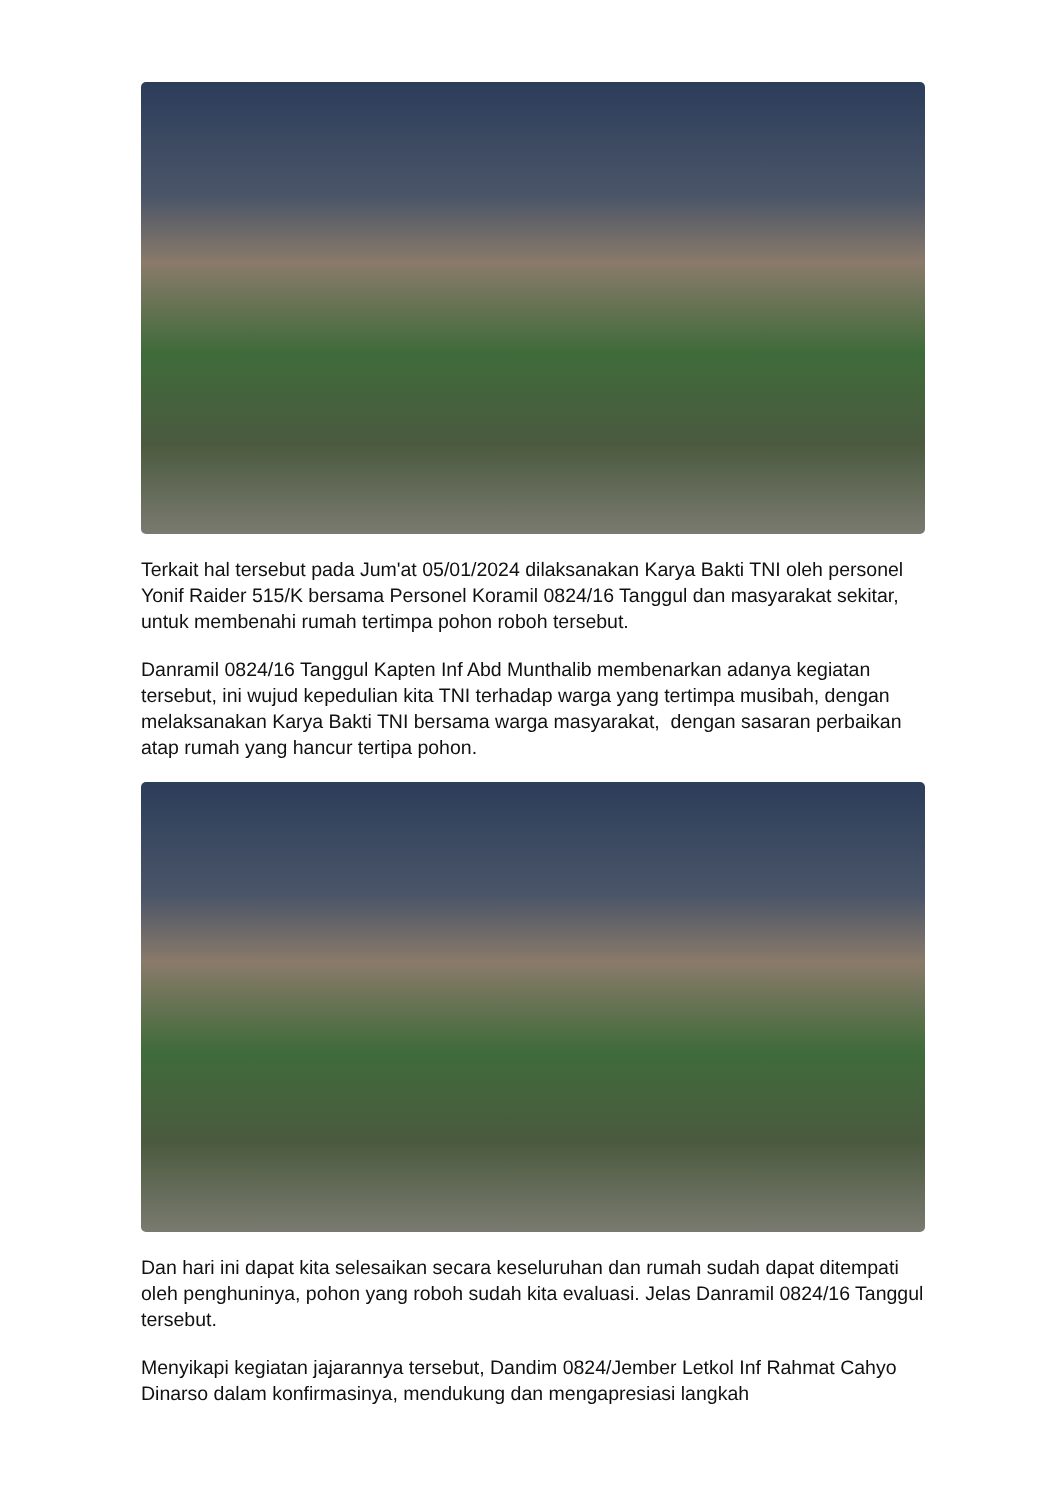Terkait hal tersebut pada Jum'at 05/01/2024 dilaksanakan Karya Bakti TNI oleh personel Yonif Raider 515/K bersama Personel Koramil 0824/16 Tanggul dan masyarakat sekitar, untuk membenahi rumah tertimpa pohon roboh tersebut.
Danramil 0824/16 Tanggul Kapten Inf Abd Munthalib membenarkan adanya kegiatan tersebut, ini wujud kepedulian kita TNI terhadap warga yang tertimpa musibah, dengan melaksanakan Karya Bakti TNI bersama warga masyarakat, dengan sasaran perbaikan atap rumah yang hancur tertipa pohon.
Dan hari ini dapat kita selesaikan secara keseluruhan dan rumah sudah dapat ditempati oleh penghuninya, pohon yang roboh sudah kita evaluasi. Jelas Danramil 0824/16 Tanggul tersebut.
Menyikapi kegiatan jajarannya tersebut, Dandim 0824/Jember Letkol Inf Rahmat Cahyo Dinarso dalam konfirmasinya, mendukung dan mengapresiasi langkah